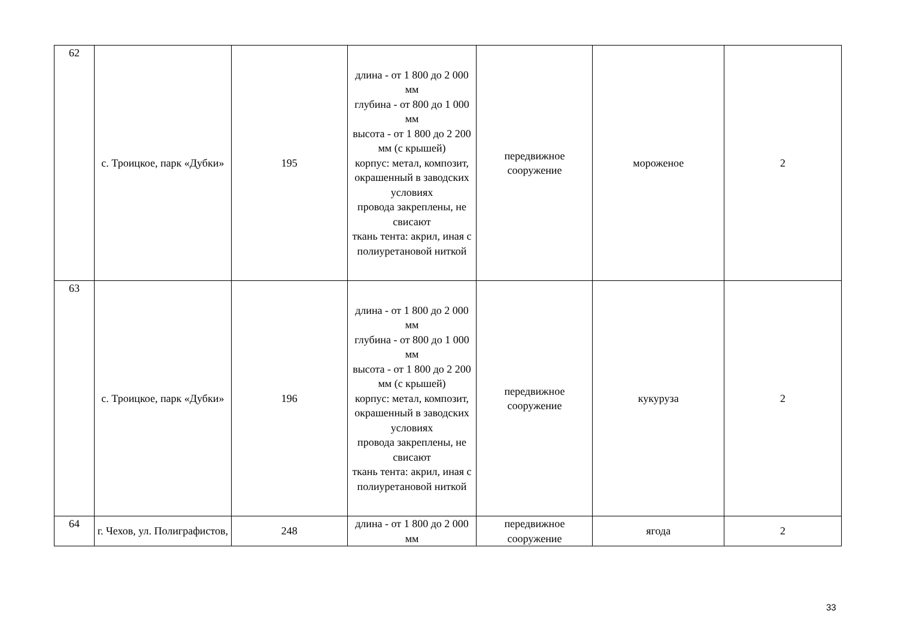| 62 | с. Троицкое, парк «Дубки» | 195 | длина - от 1 800 до 2 000 мм глубина - от 800 до 1 000 мм высота - от 1 800 до 2 200 мм (с крышей) корпус: метал, композит, окрашенный в заводских условиях провода закреплены, не свисают ткань тента: акрил, иная с полиуретановой ниткой | передвижное сооружение | мороженое | 2 |
| 63 | с. Троицкое, парк «Дубки» | 196 | длина - от 1 800 до 2 000 мм глубина - от 800 до 1 000 мм высота - от 1 800 до 2 200 мм (с крышей) корпус: метал, композит, окрашенный в заводских условиях провода закреплены, не свисают ткань тента: акрил, иная с полиуретановой ниткой | передвижное сооружение | кукуруза | 2 |
| 64 | г. Чехов, ул. Полиграфистов, | 248 | длина - от 1 800 до 2 000 мм | передвижное сооружение | ягода | 2 |
33